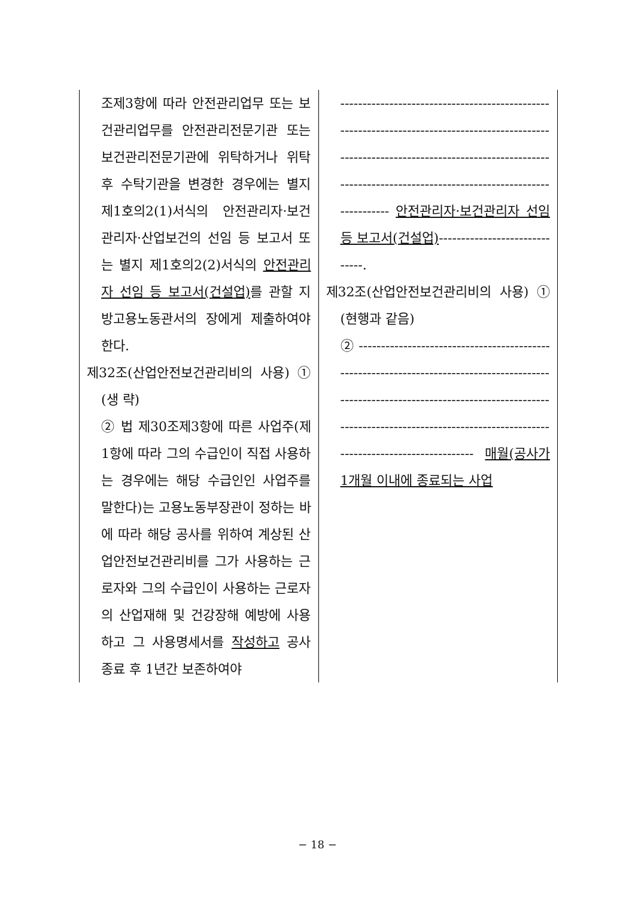| 조제3항에 따라 안전관리업무 또는 보건관리업무를 안전관리전문기관 또는 보건관리전문기관에 위탁하거나 위탁 후 수탁기관을 변경한 경우에는 별지 제1호의2(1)서식의 안전관리자·보건관리자·산업보건의 선임 등 보고서 또는 별지 제1호의2(2)서식의 안전관리자 선임 등 보고서(건설업) 를 관할 지방고용노동관서의 장에게 제출하여야 한다. 제32조(산업안전보건관리비의 사용) ① (생 략) ② 법 제30조제3항에 따른 사업주(제1항에 따라 그의 수급인이 직접 사용하는 경우에는 해당 수급인인 사업주를 말한다)는 고용노동부장관이 정하는 바에 따라 해당 공사를 위하여 계상된 산업안전보건관리비를 그가 사용하는 근로자와 그의 수급인이 사용하는 근로자의 산업재해 및 건강장해 예방에 사용하고 그 사용명세서를 작성하고 공사 종료 후 1년간 보존하여야 | ------------------------------------------------------------------------------------------------------------------------------------------------------------------------------------------------------- 안전관리자·보건관리자 선임 등 보고서(건설업) ------------------------------. 제32조(산업안전보건관리비의 사용) ① (현행과 같음) ② ---------------------------------------------------------------------------------------------------------------------------------------------------------------------------------------------------------------------- 매월(공사가 1개월 이내에 종료되는 사업 |
− 18 −